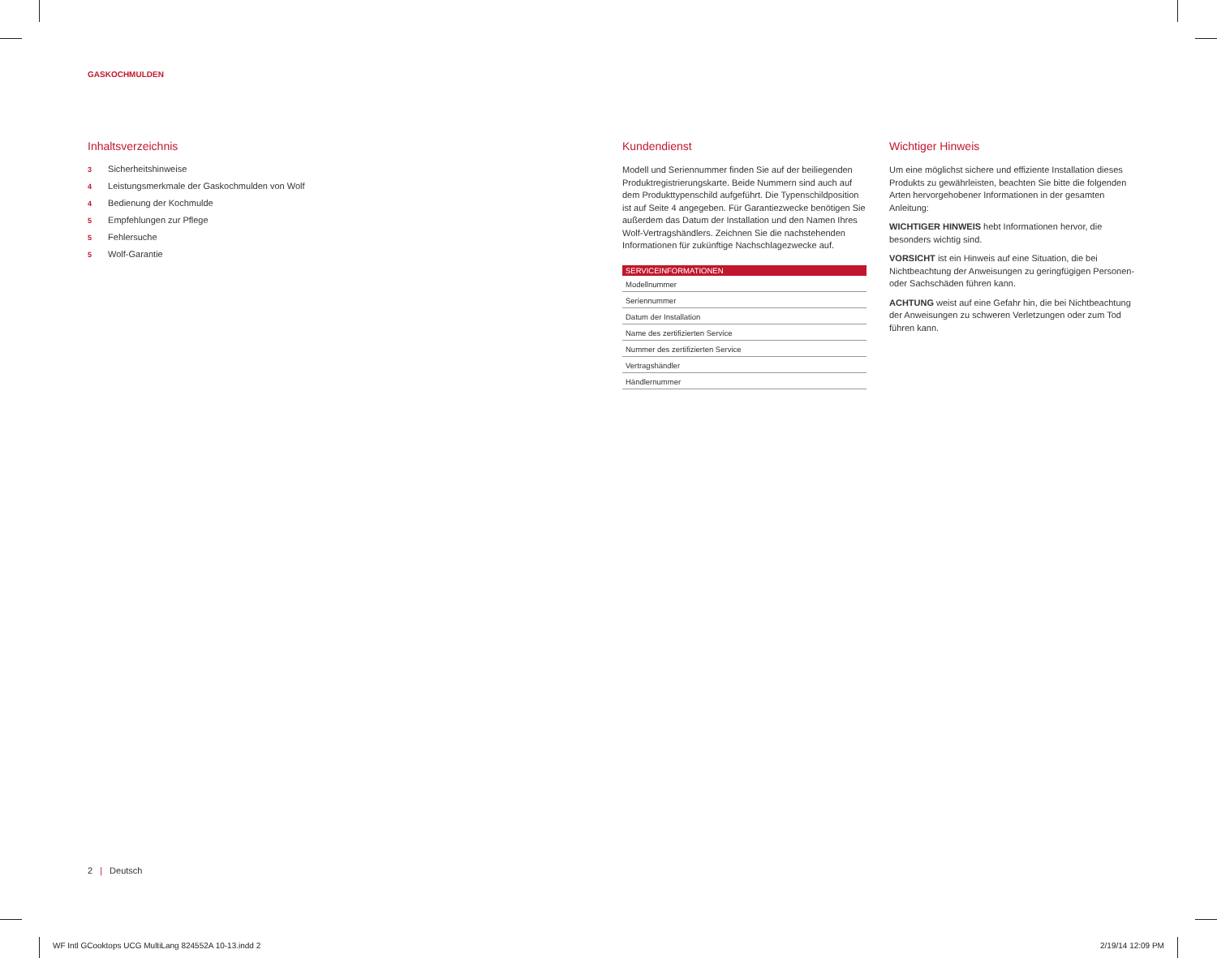GASKOCHMULDEN
Inhaltsverzeichnis
3 Sicherheitshinweise
4 Leistungsmerkmale der Gaskochmulden von Wolf
4 Bedienung der Kochmulde
5 Empfehlungen zur Pflege
5 Fehlersuche
5 Wolf-Garantie
Kundendienst
Modell und Seriennummer finden Sie auf der beiliegenden Produktregistrierungskarte. Beide Nummern sind auch auf dem Produkttypenschild aufgeführt. Die Typenschildposition ist auf Seite 4 angegeben. Für Garantiezwecke benötigen Sie außerdem das Datum der Installation und den Namen Ihres Wolf-Vertragshändlers. Zeichnen Sie die nachstehenden Informationen für zukünftige Nachschlagezwecke auf.
| SERVICEINFORMATIONEN |
| --- |
| Modellnummer |
| Seriennummer |
| Datum der Installation |
| Name des zertifizierten Service |
| Nummer des zertifizierten Service |
| Vertragshändler |
| Händlernummer |
Wichtiger Hinweis
Um eine möglichst sichere und effiziente Installation dieses Produkts zu gewährleisten, beachten Sie bitte die folgenden Arten hervorgehobener Informationen in der gesamten Anleitung:
WICHTIGER HINWEIS hebt Informationen hervor, die besonders wichtig sind.
VORSICHT ist ein Hinweis auf eine Situation, die bei Nichtbeachtung der Anweisungen zu geringfügigen Personen- oder Sachschäden führen kann.
ACHTUNG weist auf eine Gefahr hin, die bei Nichtbeachtung der Anweisungen zu schweren Verletzungen oder zum Tod führen kann.
2 | Deutsch
WF Intl GCooktops UCG MultiLang 824552A 10-13.indd 2
2/19/14 12:09 PM